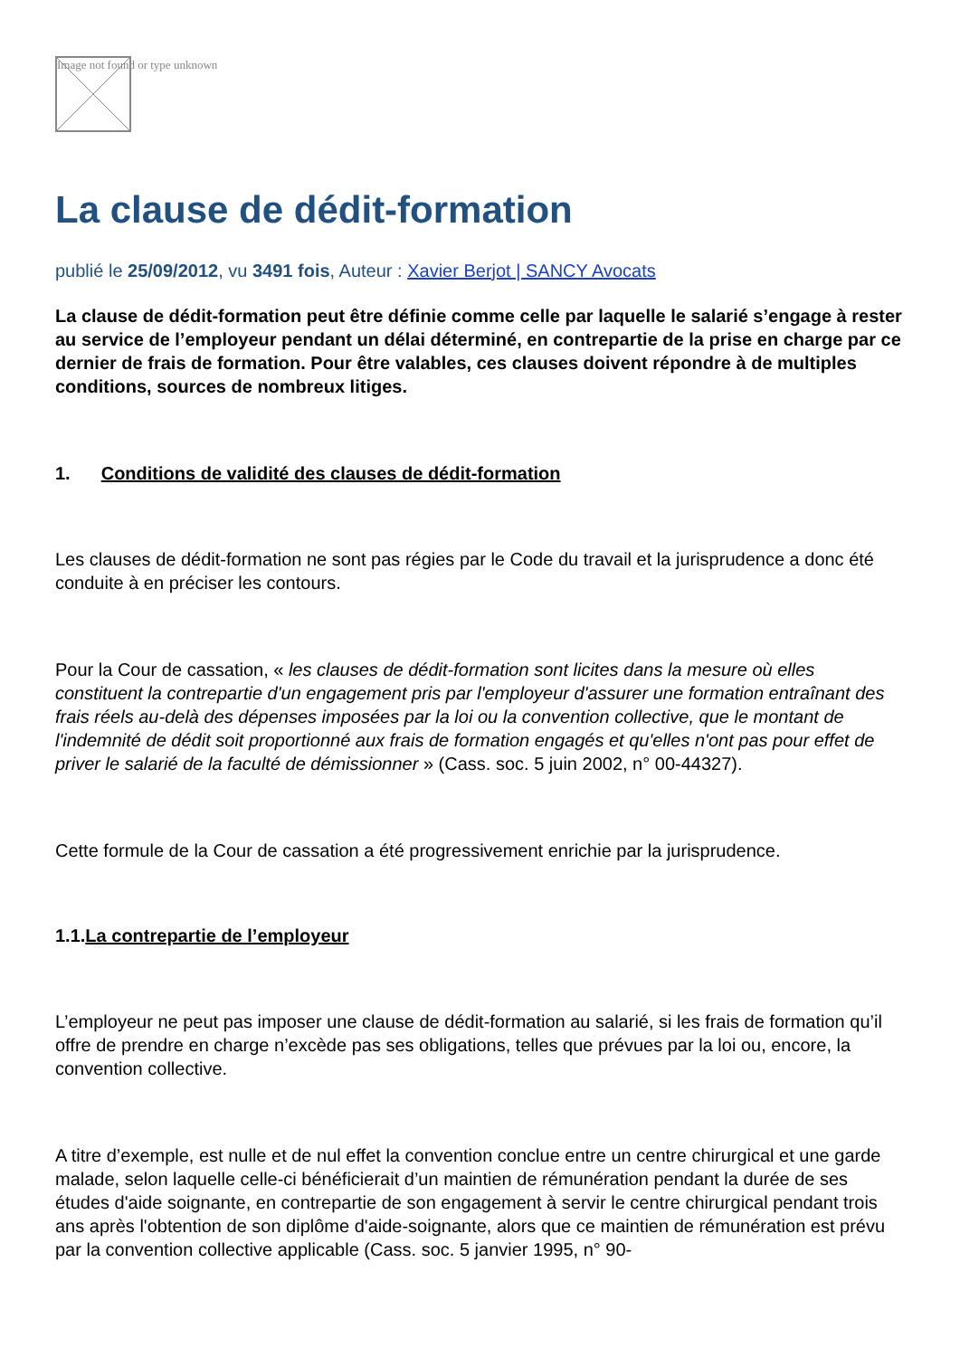Image not found or type unknown
La clause de dédit-formation
publié le 25/09/2012, vu 3491 fois, Auteur : Xavier Berjot | SANCY Avocats
La clause de dédit-formation peut être définie comme celle par laquelle le salarié s’engage à rester au service de l’employeur pendant un délai déterminé, en contrepartie de la prise en charge par ce dernier de frais de formation. Pour être valables, ces clauses doivent répondre à de multiples conditions, sources de nombreux litiges.
1. Conditions de validité des clauses de dédit-formation
Les clauses de dédit-formation ne sont pas régies par le Code du travail et la jurisprudence a donc été conduite à en préciser les contours.
Pour la Cour de cassation, « les clauses de dédit-formation sont licites dans la mesure où elles constituent la contrepartie d'un engagement pris par l'employeur d'assurer une formation entraînant des frais réels au-delà des dépenses imposées par la loi ou la convention collective, que le montant de l'indemnité de dédit soit proportionné aux frais de formation engagés et qu'elles n'ont pas pour effet de priver le salarié de la faculté de démissionner » (Cass. soc. 5 juin 2002, n° 00-44327).
Cette formule de la Cour de cassation a été progressivement enrichie par la jurisprudence.
1.1.La contrepartie de l’employeur
L’employeur ne peut pas imposer une clause de dédit-formation au salarié, si les frais de formation qu’il offre de prendre en charge n’excède pas ses obligations, telles que prévues par la loi ou, encore, la convention collective.
A titre d’exemple, est nulle et de nul effet la convention conclue entre un centre chirurgical et une garde malade, selon laquelle celle-ci bénéficierait d’un maintien de rémunération pendant la durée de ses études d'aide soignante, en contrepartie de son engagement à servir le centre chirurgical pendant trois ans après l'obtention de son diplôme d'aide-soignante, alors que ce maintien de rémunération est prévu par la convention collective applicable (Cass. soc. 5 janvier 1995, n° 90-